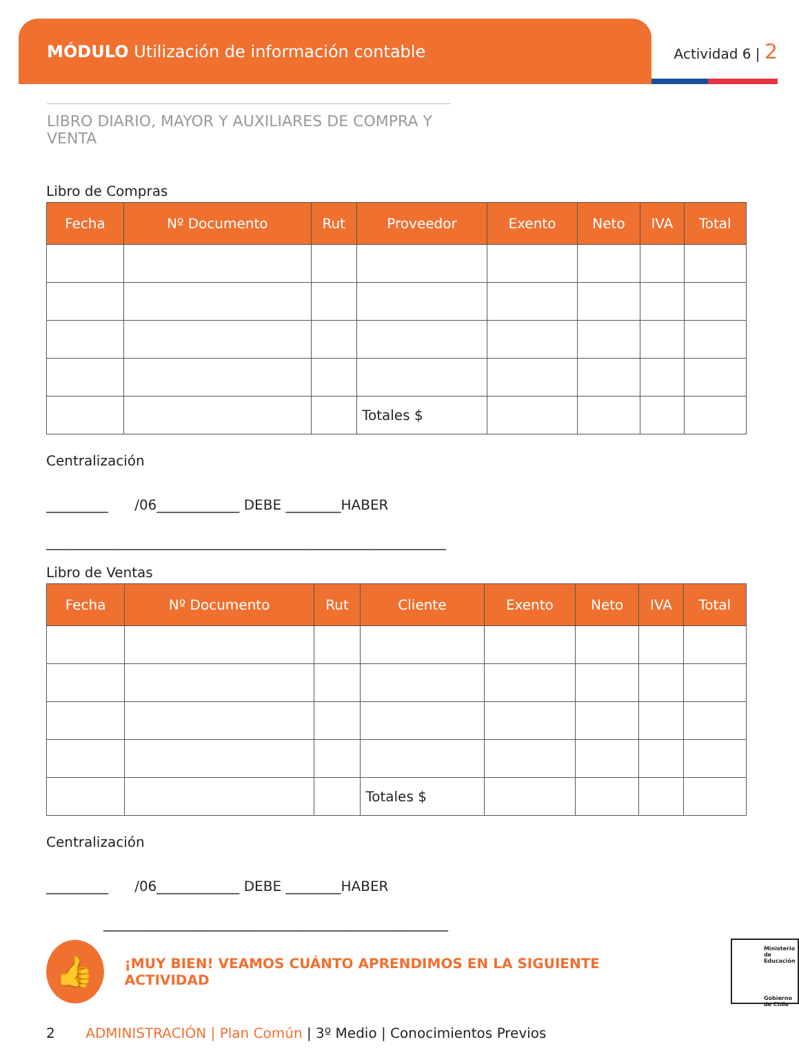MÓDULO Utilización de información contable
Actividad 6 | 2
LIBRO DIARIO, MAYOR Y AUXILIARES DE COMPRA Y VENTA
Libro de Compras
| Fecha | Nº Documento | Rut | Proveedor | Exento | Neto | IVA | Total |
| --- | --- | --- | --- | --- | --- | --- | --- |
| | | | Totales $ | | | | |
Centralización
_________ /06____________ DEBE ________HABER
__________________________________________________________
Libro de Ventas
| Fecha | Nº Documento | Rut | Cliente | Exento | Neto | IVA | Total |
| --- | --- | --- | --- | --- | --- | --- | --- |
| | | | Totales $ | | | | |
Centralización
_________ /06____________ DEBE ________HABER
__________________________________________________
👍
¡MUY BIEN! VEAMOS CUÁNTO APRENDIMOS EN LA SIGUIENTE ACTIVIDAD
Ministerio de Educación
Gobierno de Chile
2 ADMINISTRACIÓN | Plan Común | 3º Medio | Conocimientos Previos